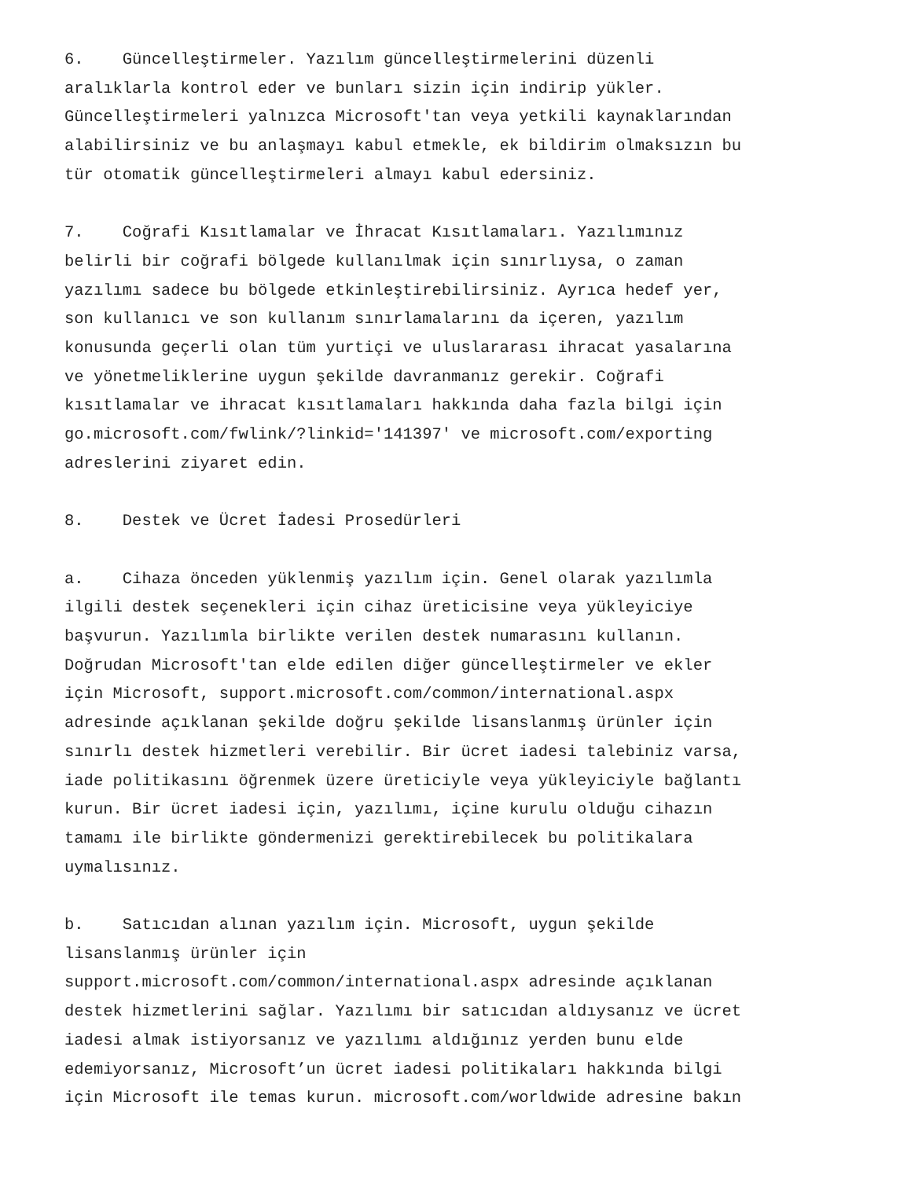6. Güncelleştirmeler. Yazılım güncelleştirmelerini düzenli aralıklarla kontrol eder ve bunları sizin için indirip yükler. Güncelleştirmeleri yalnızca Microsoft'tan veya yetkili kaynaklarından alabilirsiniz ve bu anlaşmayı kabul etmekle, ek bildirim olmaksızın bu tür otomatik güncelleştirmeleri almayı kabul edersiniz.
7. Coğrafi Kısıtlamalar ve İhracat Kısıtlamaları. Yazılımınız belirli bir coğrafi bölgede kullanılmak için sınırlıysa, o zaman yazılımı sadece bu bölgede etkinleştirebilirsiniz. Ayrıca hedef yer, son kullanıcı ve son kullanım sınırlamalarını da içeren, yazılım konusunda geçerli olan tüm yurtiçi ve uluslararası ihracat yasalarına ve yönetmeliklerine uygun şekilde davranmanız gerekir. Coğrafi kısıtlamalar ve ihracat kısıtlamaları hakkında daha fazla bilgi için go.microsoft.com/fwlink/?linkid='141397' ve microsoft.com/exporting adreslerini ziyaret edin.
8. Destek ve Ücret İadesi Prosedürleri
a. Cihaza önceden yüklenmiş yazılım için. Genel olarak yazılımla ilgili destek seçenekleri için cihaz üreticisine veya yükleyiciye başvurun. Yazılımla birlikte verilen destek numarasını kullanın. Doğrudan Microsoft'tan elde edilen diğer güncelleştirmeler ve ekler için Microsoft, support.microsoft.com/common/international.aspx adresinde açıklanan şekilde doğru şekilde lisanslanmış ürünler için sınırlı destek hizmetleri verebilir. Bir ücret iadesi talebiniz varsa, iade politikasını öğrenmek üzere üreticiyle veya yükleyiciyle bağlantı kurun. Bir ücret iadesi için, yazılımı, içine kurulu olduğu cihazın tamamı ile birlikte göndermenizi gerektirebilecek bu politikalara uymalısınız.
b. Satıcıdan alınan yazılım için. Microsoft, uygun şekilde lisanslanmış ürünler için support.microsoft.com/common/international.aspx adresinde açıklanan destek hizmetlerini sağlar. Yazılımı bir satıcıdan aldıysanız ve ücret iadesi almak istiyorsanız ve yazılımı aldığınız yerden bunu elde edemiyorsanız, Microsoft’un ücret iadesi politikaları hakkında bilgi için Microsoft ile temas kurun. microsoft.com/worldwide adresine bakın